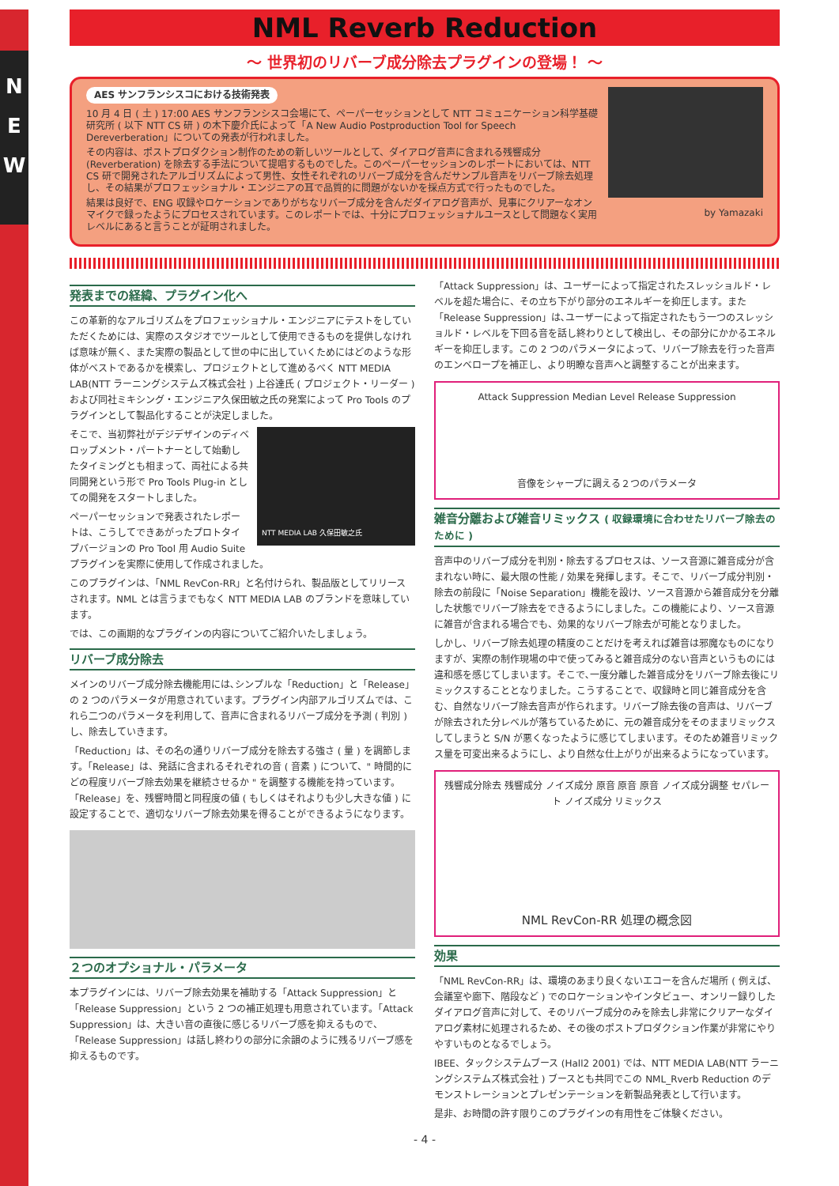N
E
W
NML Reverb Reduction
～ 世界初のリバーブ成分除去プラグインの登場！ ～
AES サンフランシスコにおける技術発表
10 月 4 日 ( 土 ) 17:00 AES サンフランシスコ会場にて、ペーパーセッションとして NTT コミュニケーション科学基礎研究所 ( 以下 NTT CS 研 ) の木下慶介氏によって「A New Audio Postproduction Tool for Speech Dereverberation」についての発表が行われました。
その内容は、ポストプロダクション制作のための新しいツールとして、ダイアログ音声に含まれる残響成分 (Reverberation) を除去する手法について提唱するものでした。このペーパーセッションのレポートにおいては、NTT CS 研で開発されたアルゴリズムによって男性、女性それぞれのリバーブ成分を含んだサンプル音声をリバーブ除去処理し、その結果がプロフェッショナル・エンジニアの耳で品質的に問題がないかを採点方式で行ったものでした。
結果は良好で、ENG 収録やロケーションでありがちなリバーブ成分を含んだダイアログ音声が、見事にクリアーなオンマイクで録ったようにプロセスされています。このレポートでは、十分にプロフェッショナルユースとして問題なく実用レベルにあると言うことが証明されました。
by Yamazaki
発表までの経緯、プラグイン化へ
この革新的なアルゴリズムをプロフェッショナル・エンジニアにテストをしていただくためには、実際のスタジオでツールとして使用できるものを提供しなければ意味が無く、また実際の製品として世の中に出していくためにはどのような形体がベストであるかを模索し、プロジェクトとして進めるべく NTT MEDIA LAB(NTT ラーニングシステムズ株式会社 ) 上谷達氏 ( プロジェクト・リーダー ) および同社ミキシング・エンジニア久保田敏之氏の発案によって Pro Tools のプラグインとして製品化することが決定しました。
NTT MEDIA LAB 久保田敏之氏
そこで、当初弊社がデジデザインのディベロップメント・パートナーとして始動したタイミングとも相まって、両社による共同開発という形で Pro Tools Plug-in としての開発をスタートしました。
ペーパーセッションで発表されたレポートは、こうしてできあがったプロトタイプバージョンの Pro Tool 用 Audio Suite プラグインを実際に使用して作成されました。
このプラグインは、「NML RevCon-RR」と名付けられ、製品版としてリリースされます。NML とは言うまでもなく NTT MEDIA LAB のブランドを意味しています。
では、この画期的なプラグインの内容についてご紹介いたしましょう。
リバーブ成分除去
メインのリバーブ成分除去機能用には､シンプルな「Reduction」と「Release」の 2 つのパラメータが用意されています。プラグイン内部アルゴリズムでは、これら二つのパラメータを利用して、音声に含まれるリバーブ成分を予測 ( 判別 ) し、除去していきます。
「Reduction」は、その名の通りリバーブ成分を除去する強さ ( 量 ) を調節します。「Release」は、発話に含まれるそれぞれの音 ( 音素 ) について、" 時間的にどの程度リバーブ除去効果を継続させるか " を調整する機能を持っています。「Release」を、残響時間と同程度の値 ( もしくはそれよりも少し大きな値 ) に設定することで、適切なリバーブ除去効果を得ることができるようになります。
２つのオプショナル・パラメータ
本プラグインには、リバーブ除去効果を補助する「Attack Suppression」と「Release Suppression」という 2 つの補正処理も用意されています。「Attack Suppression」は、大きい音の直後に感じるリバーブ感を抑えるもので、「Release Suppression」は話し終わりの部分に余韻のように残るリバーブ感を抑えるものです。
「Attack Suppression」は、ユーザーによって指定されたスレッショルド・レベルを超た場合に、その立ち下がり部分のエネルギーを抑圧します。また「Release Suppression」は､ユーザーによって指定されたもう一つのスレッショルド・レベルを下回る音を話し終わりとして検出し、その部分にかかるエネルギーを抑圧します。この 2 つのパラメータによって、リバーブ除去を行った音声のエンベロープを補正し、より明瞭な音声へと調整することが出来ます。
Attack Suppression Median Level Release Suppression
音像をシャープに調える２つのパラメータ
雑音分離および雑音リミックス ( 収録環境に合わせたリバーブ除去のために )
音声中のリバーブ成分を判別・除去するプロセスは、ソース音源に雑音成分が含まれない時に、最大限の性能 / 効果を発揮します。そこで、リバーブ成分判別・除去の前段に「Noise Separation」機能を設け、ソース音源から雑音成分を分離した状態でリバーブ除去をできるようにしました。この機能により、ソース音源に雑音が含まれる場合でも、効果的なリバーブ除去が可能となりました。
しかし、リバーブ除去処理の精度のことだけを考えれば雑音は邪魔なものになりますが、実際の制作現場の中で使ってみると雑音成分のない音声というものには違和感を感じてしまいます。そこで､一度分離した雑音成分をリバーブ除去後にリミックスすることとなりました。こうすることで、収録時と同じ雑音成分を含む、自然なリバーブ除去音声が作られます。リバーブ除去後の音声は、リバーブが除去された分レベルが落ちているために、元の雑音成分をそのままリミックスしてしまうと S/N が悪くなったように感じてしまいます。そのため雑音リミックス量を可変出来るようにし、より自然な仕上がりが出来るようになっています。
残響成分除去 残響成分 ノイズ成分 原音 原音 原音 ノイズ成分調整 セパレート ノイズ成分 リミックス
NML RevCon-RR 処理の概念図
効果
「NML RevCon-RR」は、環境のあまり良くないエコーを含んだ場所 ( 例えば、会議室や廊下、階段など ) でのロケーションやインタビュー、オンリー録りしたダイアログ音声に対して、そのリバーブ成分のみを除去し非常にクリアーなダイアログ素材に処理されるため、その後のポストプロダクション作業が非常にやりやすいものとなるでしょう。
IBEE、タックシステムブース (Hall2 2001) では、NTT MEDIA LAB(NTT ラーニングシステムズ株式会社 ) ブースとも共同でこの NML_Rverb Reduction のデモンストレーションとプレゼンテーションを新製品発表として行います。
是非、お時間の許す限りこのプラグインの有用性をご体験ください。
- 4 -